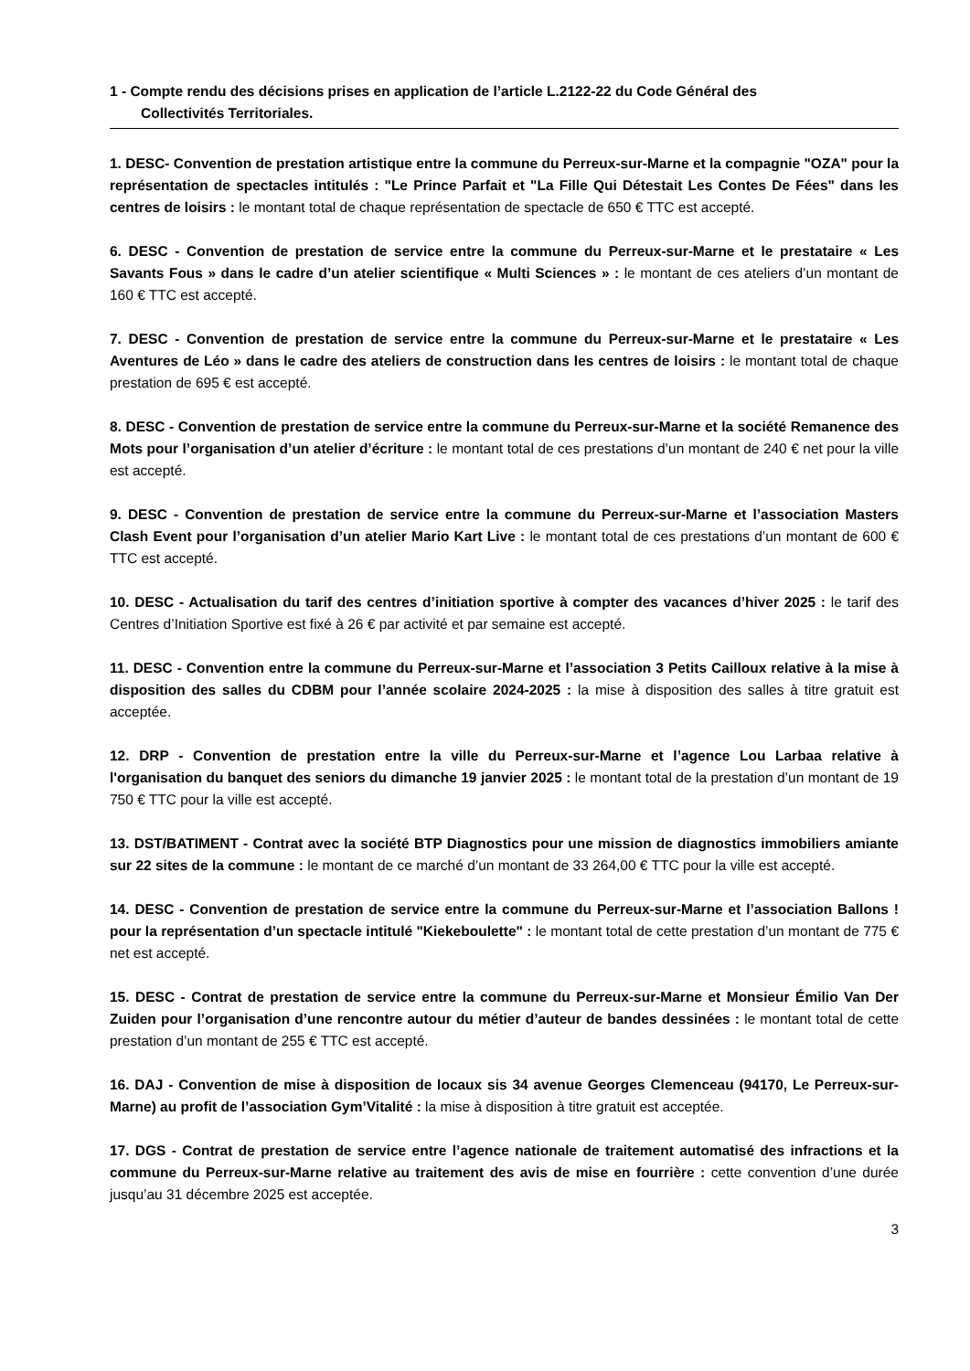1 - Compte rendu des décisions prises en application de l’article L.2122-22 du Code Général des
Collectivités Territoriales.
1. DESC- Convention de prestation artistique entre la commune du Perreux-sur-Marne et la compagnie "OZA" pour la représentation de spectacles intitulés : "Le Prince Parfait et "La Fille Qui Détestait Les Contes De Fées" dans les centres de loisirs : le montant total de chaque représentation de spectacle de 650 € TTC est accepté.
6. DESC - Convention de prestation de service entre la commune du Perreux-sur-Marne et le prestataire « Les Savants Fous » dans le cadre d’un atelier scientifique « Multi Sciences » : le montant de ces ateliers d’un montant de 160 € TTC est accepté.
7. DESC - Convention de prestation de service entre la commune du Perreux-sur-Marne et le prestataire « Les Aventures de Léo » dans le cadre des ateliers de construction dans les centres de loisirs : le montant total de chaque prestation de 695 € est accepté.
8. DESC - Convention de prestation de service entre la commune du Perreux-sur-Marne et la société Remanence des Mots pour l’organisation d’un atelier d’écriture : le montant total de ces prestations d’un montant de 240 € net pour la ville est accepté.
9. DESC - Convention de prestation de service entre la commune du Perreux-sur-Marne et l’association Masters Clash Event pour l’organisation d’un atelier Mario Kart Live : le montant total de ces prestations d’un montant de 600 € TTC est accepté.
10. DESC - Actualisation du tarif des centres d’initiation sportive à compter des vacances d’hiver 2025 : le tarif des Centres d’Initiation Sportive est fixé à 26 € par activité et par semaine est accepté.
11. DESC - Convention entre la commune du Perreux-sur-Marne et l’association 3 Petits Cailloux relative à la mise à disposition des salles du CDBM pour l’année scolaire 2024-2025 : la mise à disposition des salles à titre gratuit est acceptée.
12. DRP - Convention de prestation entre la ville du Perreux-sur-Marne et l’agence Lou Larbaa relative à l'organisation du banquet des seniors du dimanche 19 janvier 2025 : le montant total de la prestation d’un montant de 19 750 € TTC pour la ville est accepté.
13. DST/BATIMENT - Contrat avec la société BTP Diagnostics pour une mission de diagnostics immobiliers amiante sur 22 sites de la commune : le montant de ce marché d’un montant de 33 264,00 € TTC pour la ville est accepté.
14. DESC - Convention de prestation de service entre la commune du Perreux-sur-Marne et l’association Ballons ! pour la représentation d’un spectacle intitulé "Kiekeboulette" : le montant total de cette prestation d’un montant de 775 € net est accepté.
15. DESC - Contrat de prestation de service entre la commune du Perreux-sur-Marne et Monsieur Émilio Van Der Zuiden pour l’organisation d’une rencontre autour du métier d’auteur de bandes dessinées : le montant total de cette prestation d’un montant de 255 € TTC est accepté.
16. DAJ - Convention de mise à disposition de locaux sis 34 avenue Georges Clemenceau (94170, Le Perreux-sur-Marne) au profit de l’association Gym’Vitalité : la mise à disposition à titre gratuit est acceptée.
17. DGS - Contrat de prestation de service entre l’agence nationale de traitement automatisé des infractions et la commune du Perreux-sur-Marne relative au traitement des avis de mise en fourrière : cette convention d’une durée jusqu’au 31 décembre 2025 est acceptée.
3